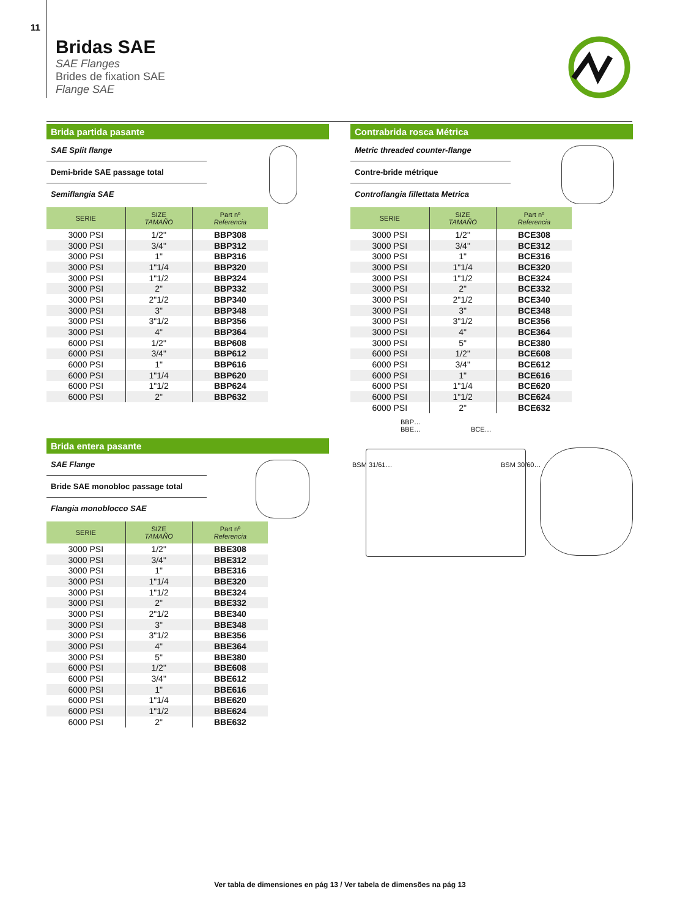11
Bridas SAE
SAE Flanges
Brides de fixation SAE
Flange SAE
Brida partida pasante
SAE Split flange
Demi-bride SAE passage total
Semiflangia SAE
| SERIE | SIZE TAMAÑO | Part nº Referencia |
| --- | --- | --- |
| 3000 PSI | 1/2" | BBP308 |
| 3000 PSI | 3/4" | BBP312 |
| 3000 PSI | 1" | BBP316 |
| 3000 PSI | 1"1/4 | BBP320 |
| 3000 PSI | 1"1/2 | BBP324 |
| 3000 PSI | 2" | BBP332 |
| 3000 PSI | 2"1/2 | BBP340 |
| 3000 PSI | 3" | BBP348 |
| 3000 PSI | 3"1/2 | BBP356 |
| 3000 PSI | 4" | BBP364 |
| 6000 PSI | 1/2" | BBP608 |
| 6000 PSI | 3/4" | BBP612 |
| 6000 PSI | 1" | BBP616 |
| 6000 PSI | 1"1/4 | BBP620 |
| 6000 PSI | 1"1/2 | BBP624 |
| 6000 PSI | 2" | BBP632 |
Contrabrida rosca Métrica
Metric threaded counter-flange
Contre-bride métrique
Controflangia fillettata Metrica
| SERIE | SIZE TAMAÑO | Part nº Referencia |
| --- | --- | --- |
| 3000 PSI | 1/2" | BCE308 |
| 3000 PSI | 3/4" | BCE312 |
| 3000 PSI | 1" | BCE316 |
| 3000 PSI | 1"1/4 | BCE320 |
| 3000 PSI | 1"1/2 | BCE324 |
| 3000 PSI | 2" | BCE332 |
| 3000 PSI | 2"1/2 | BCE340 |
| 3000 PSI | 3" | BCE348 |
| 3000 PSI | 3"1/2 | BCE356 |
| 3000 PSI | 4" | BCE364 |
| 3000 PSI | 5" | BCE380 |
| 6000 PSI | 1/2" | BCE608 |
| 6000 PSI | 3/4" | BCE612 |
| 6000 PSI | 1" | BCE616 |
| 6000 PSI | 1"1/4 | BCE620 |
| 6000 PSI | 1"1/2 | BCE624 |
| 6000 PSI | 2" | BCE632 |
BBP…
BBE…
BCE…
BSM 31/61… BSM 30/60…
Brida entera pasante
SAE Flange
Bride SAE monobloc passage total
Flangia monoblocco SAE
| SERIE | SIZE TAMAÑO | Part nº Referencia |
| --- | --- | --- |
| 3000 PSI | 1/2" | BBE308 |
| 3000 PSI | 3/4" | BBE312 |
| 3000 PSI | 1" | BBE316 |
| 3000 PSI | 1"1/4 | BBE320 |
| 3000 PSI | 1"1/2 | BBE324 |
| 3000 PSI | 2" | BBE332 |
| 3000 PSI | 2"1/2 | BBE340 |
| 3000 PSI | 3" | BBE348 |
| 3000 PSI | 3"1/2 | BBE356 |
| 3000 PSI | 4" | BBE364 |
| 3000 PSI | 5" | BBE380 |
| 6000 PSI | 1/2" | BBE608 |
| 6000 PSI | 3/4" | BBE612 |
| 6000 PSI | 1" | BBE616 |
| 6000 PSI | 1"1/4 | BBE620 |
| 6000 PSI | 1"1/2 | BBE624 |
| 6000 PSI | 2" | BBE632 |
Ver tabla de dimensiones en pág 13 / Ver tabela de dimensões na pág 13